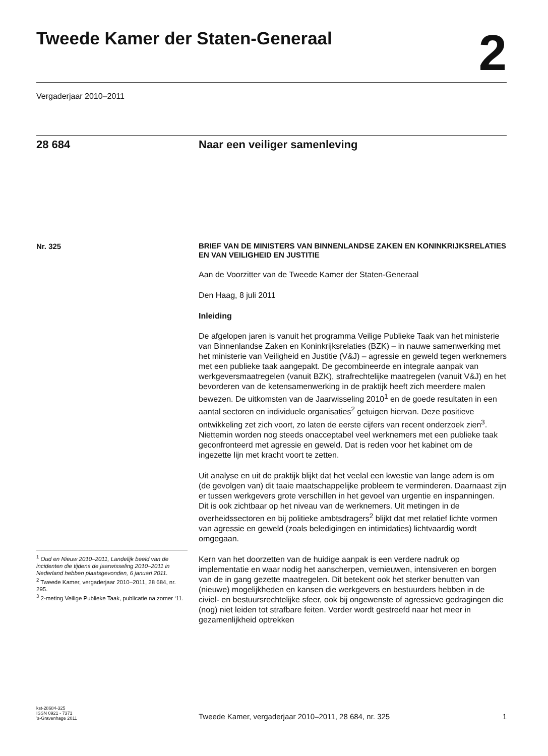Tweede Kamer der Staten-Generaal
2
Vergaderjaar 2010–2011
28 684 Naar een veiliger samenleving
Nr. 325
<sup>1</sup> Oud en Nieuw 2010–2011, Landelijk beeld van de incidenten die tijdens de jaarwisseling 2010–2011 in Nederland hebben plaatsgevonden, 6 januari 2011.
<sup>2</sup> Tweede Kamer, vergaderjaar 2010–2011, 28 684, nr. 295.
<sup>3</sup> 2-meting Veilige Publieke Taak, publicatie na zomer ‘11.
BRIEF VAN DE MINISTERS VAN BINNENLANDSE ZAKEN EN KONINKRIJKSRELATIES EN VAN VEILIGHEID EN JUSTITIE
Aan de Voorzitter van de Tweede Kamer der Staten-Generaal
Den Haag, 8 juli 2011
Inleiding
De afgelopen jaren is vanuit het programma Veilige Publieke Taak van het ministerie van Binnenlandse Zaken en Koninkrijksrelaties (BZK) – in nauwe samenwerking met het ministerie van Veiligheid en Justitie (V&J) – agressie en geweld tegen werknemers met een publieke taak aangepakt. De gecombineerde en integrale aanpak van werkgeversmaatregelen (vanuit BZK), strafrechtelijke maatregelen (vanuit V&J) en het bevorderen van de ketensamenwerking in de praktijk heeft zich meerdere malen bewezen. De uitkomsten van de Jaarwisseling 2010<sup>1</sup> en de goede resultaten in een aantal sectoren en individuele organisaties<sup>2</sup> getuigen hiervan. Deze positieve ontwikkeling zet zich voort, zo laten de eerste cijfers van recent onderzoek zien<sup>3</sup>. Niettemin worden nog steeds onacceptabel veel werknemers met een publieke taak geconfronteerd met agressie en geweld. Dat is reden voor het kabinet om de ingezette lijn met kracht voort te zetten.
Uit analyse en uit de praktijk blijkt dat het veelal een kwestie van lange adem is om (de gevolgen van) dit taaie maatschappelijke probleem te verminderen. Daarnaast zijn er tussen werkgevers grote verschillen in het gevoel van urgentie en inspanningen. Dit is ook zichtbaar op het niveau van de werknemers. Uit metingen in de overheidssectoren en bij politieke ambtsdragers<sup>2</sup> blijkt dat met relatief lichte vormen van agressie en geweld (zoals beledigingen en intimidaties) lichtvaardig wordt omgegaan.
Kern van het doorzetten van de huidige aanpak is een verdere nadruk op implementatie en waar nodig het aanscherpen, vernieuwen, intensiveren en borgen van de in gang gezette maatregelen. Dit betekent ook het sterker benutten van (nieuwe) mogelijkheden en kansen die werkgevers en bestuurders hebben in de civiel- en bestuursrechtelijke sfeer, ook bij ongewenste of agressieve gedragingen die (nog) niet leiden tot strafbare feiten. Verder wordt gestreefd naar het meer in gezamenlijkheid optrekken
kst-28684-325
ISSN 0921 - 7371
’s-Gravenhage 2011
Tweede Kamer, vergaderjaar 2010–2011, 28 684, nr. 325
1